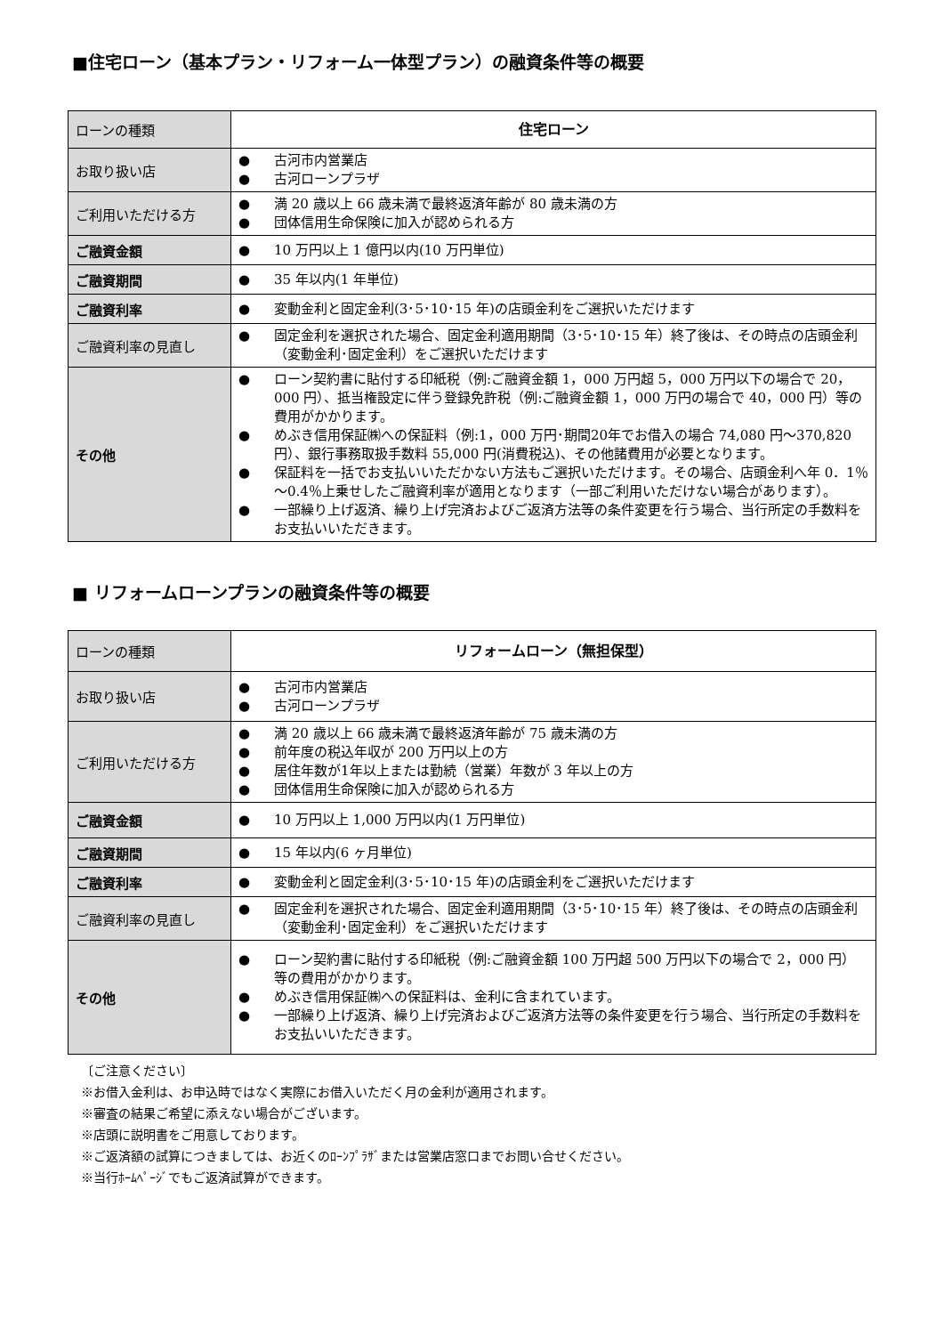■住宅ローン（基本プラン・リフォーム一体型プラン）の融資条件等の概要
| ローンの種類 | 住宅ローン |
| お取り扱い店 | ● 古河市内営業店 ● 古河ローンプラザ |
| ご利用いただける方 | ● 満 20 歳以上 66 歳未満で最終返済年齢が 80 歳未満の方 ● 団体信用生命保険に加入が認められる方 |
| ご融資金額 | ● 10 万円以上 1 億円以内(10 万円単位) |
| ご融資期間 | ● 35 年以内(1 年単位) |
| ご融資利率 | ● 変動金利と固定金利(3･5･10･15 年)の店頭金利をご選択いただけます |
| ご融資利率の見直し | ● 固定金利を選択された場合、固定金利適用期間（3･5･10･15 年）終了後は、その時点の店頭金利（変動金利･固定金利）をご選択いただけます |
| その他 | ● ローン契約書に貼付する印紙税（例:ご融資金額 1，000 万円超 5，000 万円以下の場合で 20，000 円）、抵当権設定に伴う登録免許税（例:ご融資金額 1，000 万円の場合で 40，000 円）等の費用がかかります。 ● めぶき信用保証㈱への保証料（例:1，000 万円･期間20年でお借入の場合 74,080 円～370,820 円）、銀行事務取扱手数料 55,000 円(消費税込)、その他諸費用が必要となります。 ● 保証料を一括でお支払いいただかない方法もご選択いただけます。その場合、店頭金利へ年 0．1％～0.4％上乗せしたご融資利率が適用となります（一部ご利用いただけない場合があります）。 ● 一部繰り上げ返済、繰り上げ完済およびご返済方法等の条件変更を行う場合、当行所定の手数料をお支払いいただきます。 |
■ リフォームローンプランの融資条件等の概要
| ローンの種類 | リフォームローン（無担保型） |
| お取り扱い店 | ● 古河市内営業店 ● 古河ローンプラザ |
| ご利用いただける方 | ● 満 20 歳以上 66 歳未満で最終返済年齢が 75 歳未満の方 ● 前年度の税込年収が 200 万円以上の方 ● 居住年数が1年以上または勤続（営業）年数が 3 年以上の方 ● 団体信用生命保険に加入が認められる方 |
| ご融資金額 | ● 10 万円以上 1,000 万円以内(1 万円単位) |
| ご融資期間 | ● 15 年以内(6 ヶ月単位) |
| ご融資利率 | ● 変動金利と固定金利(3･5･10･15 年)の店頭金利をご選択いただけます |
| ご融資利率の見直し | ● 固定金利を選択された場合、固定金利適用期間（3･5･10･15 年）終了後は、その時点の店頭金利（変動金利･固定金利）をご選択いただけます |
| その他 | ● ローン契約書に貼付する印紙税（例:ご融資金額 100 万円超 500 万円以下の場合で 2，000 円）等の費用がかかります。 ● めぶき信用保証㈱への保証料は、金利に含まれています。 ● 一部繰り上げ返済、繰り上げ完済およびご返済方法等の条件変更を行う場合、当行所定の手数料をお支払いいただきます。 |
〔ご注意ください〕
※お借入金利は、お申込時ではなく実際にお借入いただく月の金利が適用されます。
※審査の結果ご希望に添えない場合がございます。
※店頭に説明書をご用意しております。
※ご返済額の試算につきましては、お近くのﾛｰﾝﾌﾟﾗｻﾞまたは営業店窓口までお問い合せください。
※当行ﾎｰﾑﾍﾟｰｼﾞでもご返済試算ができます。